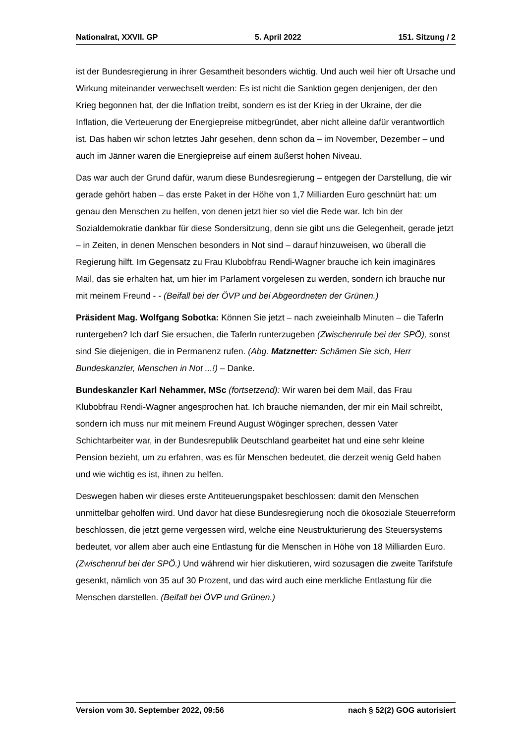Nationalrat, XXVII. GP 5. April 2022 151. Sitzung / 2
ist der Bundesregierung in ihrer Gesamtheit besonders wichtig. Und auch weil hier oft Ursache und Wirkung miteinander verwechselt werden: Es ist nicht die Sanktion gegen denjenigen, der den Krieg begonnen hat, der die Inflation treibt, sondern es ist der Krieg in der Ukraine, der die Inflation, die Verteuerung der Energiepreise mitbegründet, aber nicht alleine dafür verantwortlich ist. Das haben wir schon letztes Jahr gesehen, denn schon da – im November, Dezember – und auch im Jänner waren die Energiepreise auf einem äußerst hohen Niveau.
Das war auch der Grund dafür, warum diese Bundesregierung – entgegen der Dar­stellung, die wir gerade gehört haben – das erste Paket in der Höhe von 1,7 Milliarden Euro geschnürt hat: um genau den Menschen zu helfen, von denen jetzt hier so viel die Rede war. Ich bin der Sozialdemokratie dankbar für diese Sondersitzung, denn sie gibt uns die Gelegenheit, gerade jetzt – in Zeiten, in denen Menschen besonders in Not sind – darauf hinzuweisen, wo überall die Regierung hilft. Im Gegensatz zu Frau Klubobfrau Rendi-Wagner brauche ich kein imaginäres Mail, das sie erhalten hat, um hier im Parlament vorgelesen zu werden, sondern ich brauche nur mit meinem Freund - - (Beifall bei der ÖVP und bei Abgeordneten der Grünen.)
Präsident Mag. Wolfgang Sobotka: Können Sie jetzt – nach zweieinhalb Minuten – die Taferln runtergeben? Ich darf Sie ersuchen, die Taferln runterzugeben (Zwischenrufe bei der SPÖ), sonst sind Sie diejenigen, die in Permanenz rufen. (Abg. Matznetter: Schämen Sie sich, Herr Bundeskanzler, Menschen in Not ...!) – Danke.
Bundeskanzler Karl Nehammer, MSc (fortsetzend): Wir waren bei dem Mail, das Frau Klubobfrau Rendi-Wagner angesprochen hat. Ich brauche niemanden, der mir ein Mail schreibt, sondern ich muss nur mit meinem Freund August Wöginger sprechen, dessen Vater Schichtarbeiter war, in der Bundesrepublik Deutschland gearbeitet hat und eine sehr kleine Pension bezieht, um zu erfahren, was es für Menschen bedeutet, die derzeit wenig Geld haben und wie wichtig es ist, ihnen zu helfen.
Deswegen haben wir dieses erste Antiteuerungspaket beschlossen: damit den Menschen unmittelbar geholfen wird. Und davor hat diese Bundesregierung noch die ökosoziale Steuerreform beschlossen, die jetzt gerne vergessen wird, welche eine Neustrukturierung des Steuersystems bedeutet, vor allem aber auch eine Entlastung für die Menschen in Höhe von 18 Milliarden Euro. (Zwischenruf bei der SPÖ.) Und während wir hier diskutieren, wird sozusagen die zweite Tarifstufe gesenkt, nämlich von 35 auf 30 Prozent, und das wird auch eine merkliche Entlastung für die Menschen darstellen. (Beifall bei ÖVP und Grünen.)
Version vom 30. September 2022, 09:56 nach § 52(2) GOG autorisiert